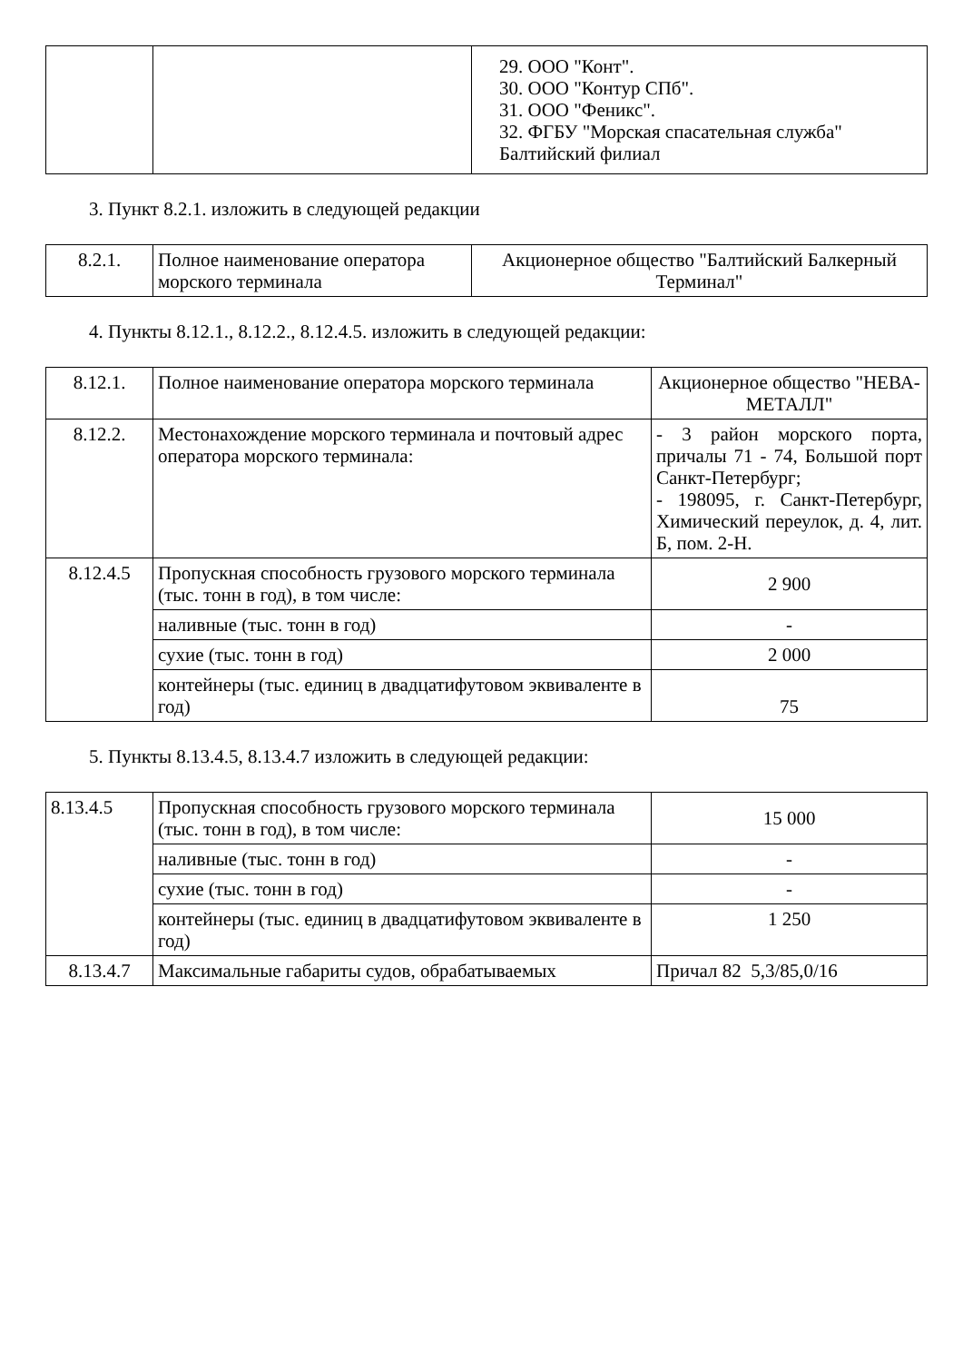| | | 29. ООО "Конт". 30. ООО "Контур СПб". 31. ООО "Феникс". 32. ФГБУ "Морская спасательная служба" Балтийский филиал |
3. Пункт 8.2.1. изложить в следующей редакции
| 8.2.1. | Полное наименование оператора морского терминала | Акционерное общество "Балтийский Балкерный Терминал" |
4. Пункты 8.12.1., 8.12.2., 8.12.4.5. изложить в следующей редакции:
| 8.12.1. | Полное наименование оператора морского терминала | Акционерное общество "НЕВА-МЕТАЛЛ" |
| 8.12.2. | Местонахождение морского терминала и почтовый адрес оператора морского терминала: | - 3 район морского порта, причалы 71 - 74, Большой порт Санкт-Петербург; - 198095, г. Санкт-Петербург, Химический переулок, д. 4, лит. Б, пом. 2-Н. |
| 8.12.4.5 | Пропускная способность грузового морского терминала (тыс. тонн в год), в том числе: | 2 900 |
| | наливные (тыс. тонн в год) | - |
| | сухие (тыс. тонн в год) | 2 000 |
| | контейнеры (тыс. единиц в двадцатифутовом эквиваленте в год) | 75 |
5. Пункты 8.13.4.5, 8.13.4.7 изложить в следующей редакции:
| 8.13.4.5 | Пропускная способность грузового морского терминала (тыс. тонн в год), в том числе: | 15 000 |
| | наливные (тыс. тонн в год) | - |
| | сухие (тыс. тонн в год) | - |
| | контейнеры (тыс. единиц в двадцатифутовом эквиваленте в год) | 1 250 |
| 8.13.4.7 | Максимальные габариты судов, обрабатываемых | Причал 82 5,3/85,0/16 |